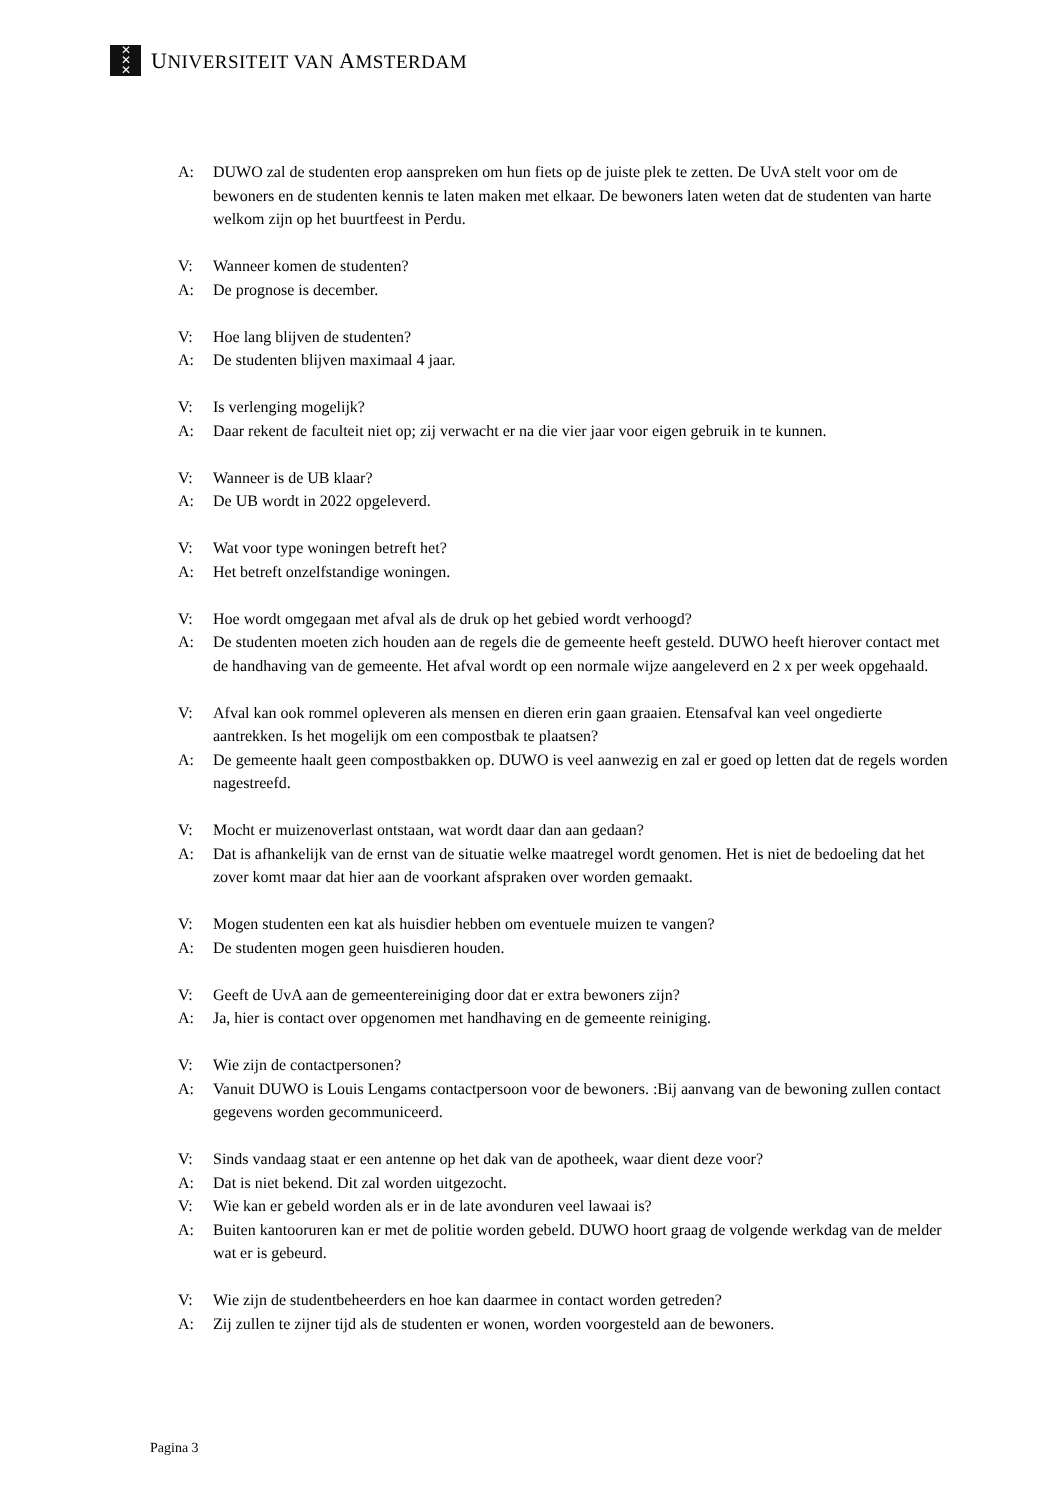✕
✕
✕
UNIVERSITEIT VAN AMSTERDAM
A: DUWO zal de studenten erop aanspreken om hun fiets op de juiste plek te zetten. De UvA stelt voor om de bewoners en de studenten kennis te laten maken met elkaar. De bewoners laten weten dat de studenten van harte welkom zijn op het buurtfeest in Perdu.
V: Wanneer komen de studenten?
A: De prognose is december.
V: Hoe lang blijven de studenten?
A: De studenten blijven maximaal 4 jaar.
V: Is verlenging mogelijk?
A: Daar rekent de faculteit niet op; zij verwacht er na die vier jaar voor eigen gebruik in te kunnen.
V: Wanneer is de UB klaar?
A: De UB wordt in 2022 opgeleverd.
V: Wat voor type woningen betreft het?
A: Het betreft onzelfstandige woningen.
V: Hoe wordt omgegaan met afval als de druk op het gebied wordt verhoogd?
A: De studenten moeten zich houden aan de regels die de gemeente heeft gesteld. DUWO heeft hierover contact met de handhaving van de gemeente. Het afval wordt op een normale wijze aangeleverd en 2 x per week opgehaald.
V: Afval kan ook rommel opleveren als mensen en dieren erin gaan graaien. Etensafval kan veel ongedierte aantrekken. Is het mogelijk om een compostbak te plaatsen?
A: De gemeente haalt geen compostbakken op. DUWO is veel aanwezig en zal er goed op letten dat de regels worden nagestreefd.
V: Mocht er muizenoverlast ontstaan, wat wordt daar dan aan gedaan?
A: Dat is afhankelijk van de ernst van de situatie welke maatregel wordt genomen. Het is niet de bedoeling dat het zover komt maar dat hier aan de voorkant afspraken over worden gemaakt.
V: Mogen studenten een kat als huisdier hebben om eventuele muizen te vangen?
A: De studenten mogen geen huisdieren houden.
V: Geeft de UvA aan de gemeentereiniging door dat er extra bewoners zijn?
A: Ja, hier is contact over opgenomen met handhaving en de gemeente reiniging.
V: Wie zijn de contactpersonen?
A: Vanuit DUWO is Louis Lengams contactpersoon voor de bewoners. :Bij aanvang van de bewoning zullen contact gegevens worden gecommuniceerd.
V: Sinds vandaag staat er een antenne op het dak van de apotheek, waar dient deze voor?
A: Dat is niet bekend. Dit zal worden uitgezocht.
V: Wie kan er gebeld worden als er in de late avonduren veel lawaai is?
A: Buiten kantooruren kan er met de politie worden gebeld. DUWO hoort graag de volgende werkdag van de melder wat er is gebeurd.
V: Wie zijn de studentbeheerders en hoe kan daarmee in contact worden getreden?
A: Zij zullen te zijner tijd als de studenten er wonen, worden voorgesteld aan de bewoners.
Pagina 3